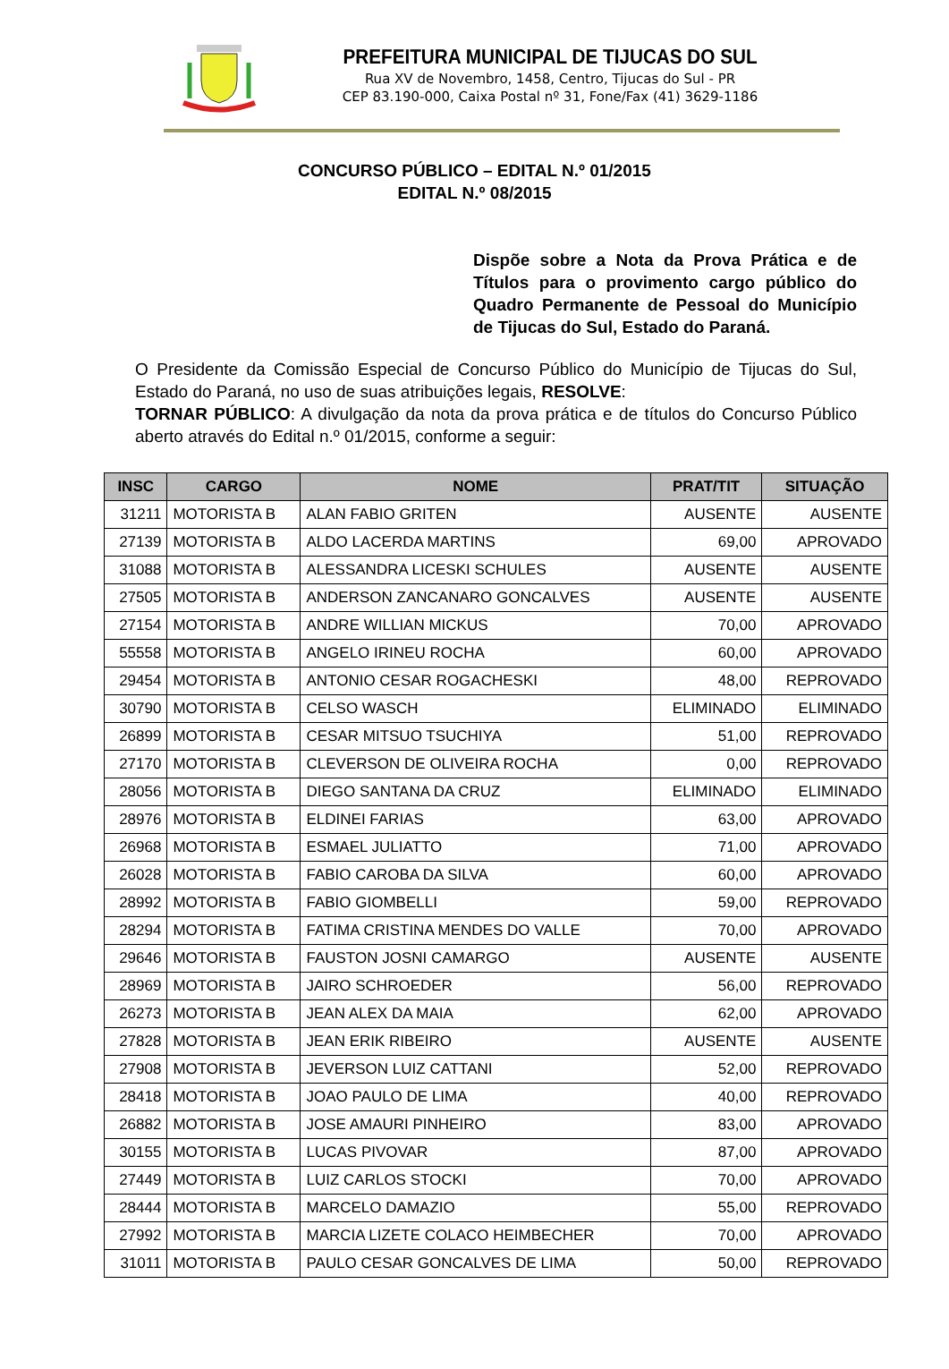PREFEITURA MUNICIPAL DE TIJUCAS DO SUL
Rua XV de Novembro, 1458, Centro, Tijucas do Sul - PR
CEP 83.190-000, Caixa Postal nº 31, Fone/Fax (41) 3629-1186
CONCURSO PÚBLICO – EDITAL N.º 01/2015
EDITAL N.º 08/2015
Dispõe sobre a Nota da Prova Prática e de Títulos para o provimento cargo público do Quadro Permanente de Pessoal do Município de Tijucas do Sul, Estado do Paraná.
O Presidente da Comissão Especial de Concurso Público do Município de Tijucas do Sul, Estado do Paraná, no uso de suas atribuições legais, RESOLVE:
TORNAR PÚBLICO: A divulgação da nota da prova prática e de títulos do Concurso Público aberto através do Edital n.º 01/2015, conforme a seguir:
| INSC | CARGO | NOME | PRAT/TIT | SITUAÇÃO |
| --- | --- | --- | --- | --- |
| 31211 | MOTORISTA B | ALAN FABIO GRITEN | AUSENTE | AUSENTE |
| 27139 | MOTORISTA B | ALDO LACERDA MARTINS | 69,00 | APROVADO |
| 31088 | MOTORISTA B | ALESSANDRA LICESKI SCHULES | AUSENTE | AUSENTE |
| 27505 | MOTORISTA B | ANDERSON ZANCANARO GONCALVES | AUSENTE | AUSENTE |
| 27154 | MOTORISTA B | ANDRE WILLIAN MICKUS | 70,00 | APROVADO |
| 55558 | MOTORISTA B | ANGELO IRINEU ROCHA | 60,00 | APROVADO |
| 29454 | MOTORISTA B | ANTONIO CESAR ROGACHESKI | 48,00 | REPROVADO |
| 30790 | MOTORISTA B | CELSO WASCH | ELIMINADO | ELIMINADO |
| 26899 | MOTORISTA B | CESAR MITSUO TSUCHIYA | 51,00 | REPROVADO |
| 27170 | MOTORISTA B | CLEVERSON DE OLIVEIRA ROCHA | 0,00 | REPROVADO |
| 28056 | MOTORISTA B | DIEGO SANTANA DA CRUZ | ELIMINADO | ELIMINADO |
| 28976 | MOTORISTA B | ELDINEI FARIAS | 63,00 | APROVADO |
| 26968 | MOTORISTA B | ESMAEL JULIATTO | 71,00 | APROVADO |
| 26028 | MOTORISTA B | FABIO CAROBA DA SILVA | 60,00 | APROVADO |
| 28992 | MOTORISTA B | FABIO GIOMBELLI | 59,00 | REPROVADO |
| 28294 | MOTORISTA B | FATIMA CRISTINA MENDES DO VALLE | 70,00 | APROVADO |
| 29646 | MOTORISTA B | FAUSTON JOSNI CAMARGO | AUSENTE | AUSENTE |
| 28969 | MOTORISTA B | JAIRO SCHROEDER | 56,00 | REPROVADO |
| 26273 | MOTORISTA B | JEAN ALEX DA MAIA | 62,00 | APROVADO |
| 27828 | MOTORISTA B | JEAN ERIK RIBEIRO | AUSENTE | AUSENTE |
| 27908 | MOTORISTA B | JEVERSON LUIZ CATTANI | 52,00 | REPROVADO |
| 28418 | MOTORISTA B | JOAO PAULO DE LIMA | 40,00 | REPROVADO |
| 26882 | MOTORISTA B | JOSE AMAURI PINHEIRO | 83,00 | APROVADO |
| 30155 | MOTORISTA B | LUCAS PIVOVAR | 87,00 | APROVADO |
| 27449 | MOTORISTA B | LUIZ CARLOS STOCKI | 70,00 | APROVADO |
| 28444 | MOTORISTA B | MARCELO DAMAZIO | 55,00 | REPROVADO |
| 27992 | MOTORISTA B | MARCIA LIZETE COLACO HEIMBECHER | 70,00 | APROVADO |
| 31011 | MOTORISTA B | PAULO CESAR GONCALVES DE LIMA | 50,00 | REPROVADO |